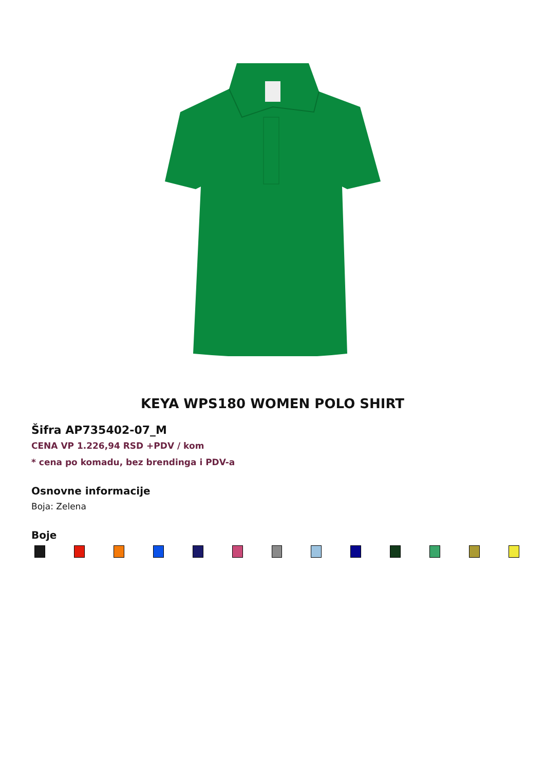KEYA WPS180 WOMEN POLO SHIRT
Šifra AP735402-07_M
CENA VP 1.226,94 RSD +PDV / kom
* cena po komadu, bez brendinga i PDV-a
Osnovne informacije
Boja: Zelena
Boje